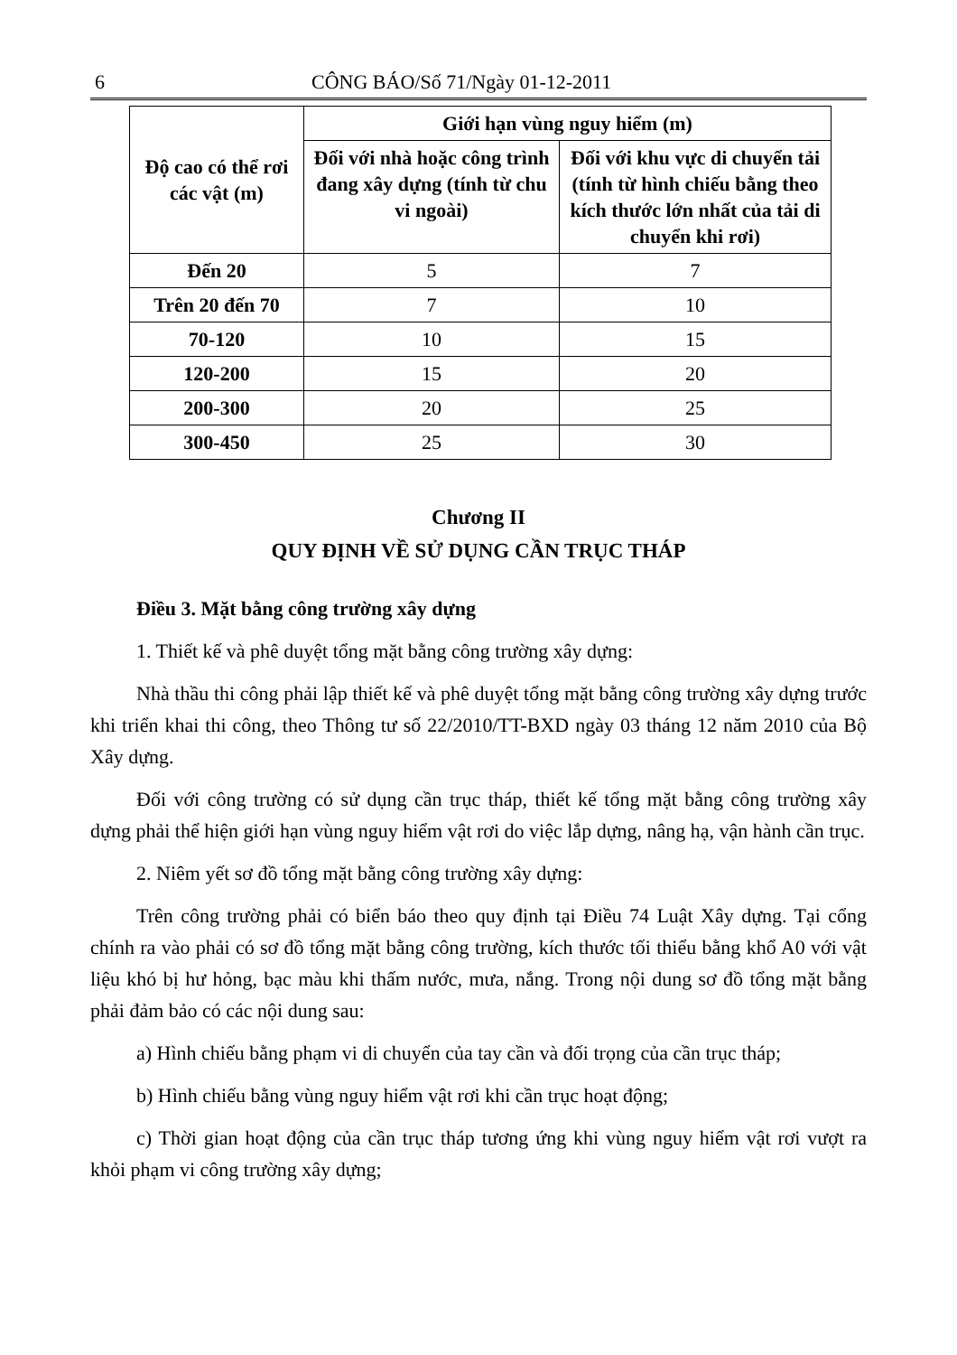6 CÔNG BÁO/Số 71/Ngày 01-12-2011
| Độ cao có thể rơi các vật (m) | Giới hạn vùng nguy hiểm (m) | |
| --- | --- | --- |
| | Đối với nhà hoặc công trình đang xây dựng (tính từ chu vi ngoài) | Đối với khu vực di chuyển tải (tính từ hình chiếu bằng theo kích thước lớn nhất của tải di chuyển khi rơi) |
| Đến 20 | 5 | 7 |
| Trên 20 đến 70 | 7 | 10 |
| 70-120 | 10 | 15 |
| 120-200 | 15 | 20 |
| 200-300 | 20 | 25 |
| 300-450 | 25 | 30 |
Chương II
QUY ĐỊNH VỀ SỬ DỤNG CẦN TRỤC THÁP
Điều 3. Mặt bằng công trường xây dựng
1. Thiết kế và phê duyệt tổng mặt bằng công trường xây dựng:
Nhà thầu thi công phải lập thiết kế và phê duyệt tổng mặt bằng công trường xây dựng trước khi triển khai thi công, theo Thông tư số 22/2010/TT-BXD ngày 03 tháng 12 năm 2010 của Bộ Xây dựng.
Đối với công trường có sử dụng cần trục tháp, thiết kế tổng mặt bằng công trường xây dựng phải thể hiện giới hạn vùng nguy hiểm vật rơi do việc lắp dựng, nâng hạ, vận hành cần trục.
2. Niêm yết sơ đồ tổng mặt bằng công trường xây dựng:
Trên công trường phải có biển báo theo quy định tại Điều 74 Luật Xây dựng. Tại cổng chính ra vào phải có sơ đồ tổng mặt bằng công trường, kích thước tối thiểu bằng khổ A0 với vật liệu khó bị hư hỏng, bạc màu khi thấm nước, mưa, nắng. Trong nội dung sơ đồ tổng mặt bằng phải đảm bảo có các nội dung sau:
a) Hình chiếu bằng phạm vi di chuyển của tay cần và đối trọng của cần trục tháp;
b) Hình chiếu bằng vùng nguy hiểm vật rơi khi cần trục hoạt động;
c) Thời gian hoạt động của cần trục tháp tương ứng khi vùng nguy hiểm vật rơi vượt ra khỏi phạm vi công trường xây dựng;